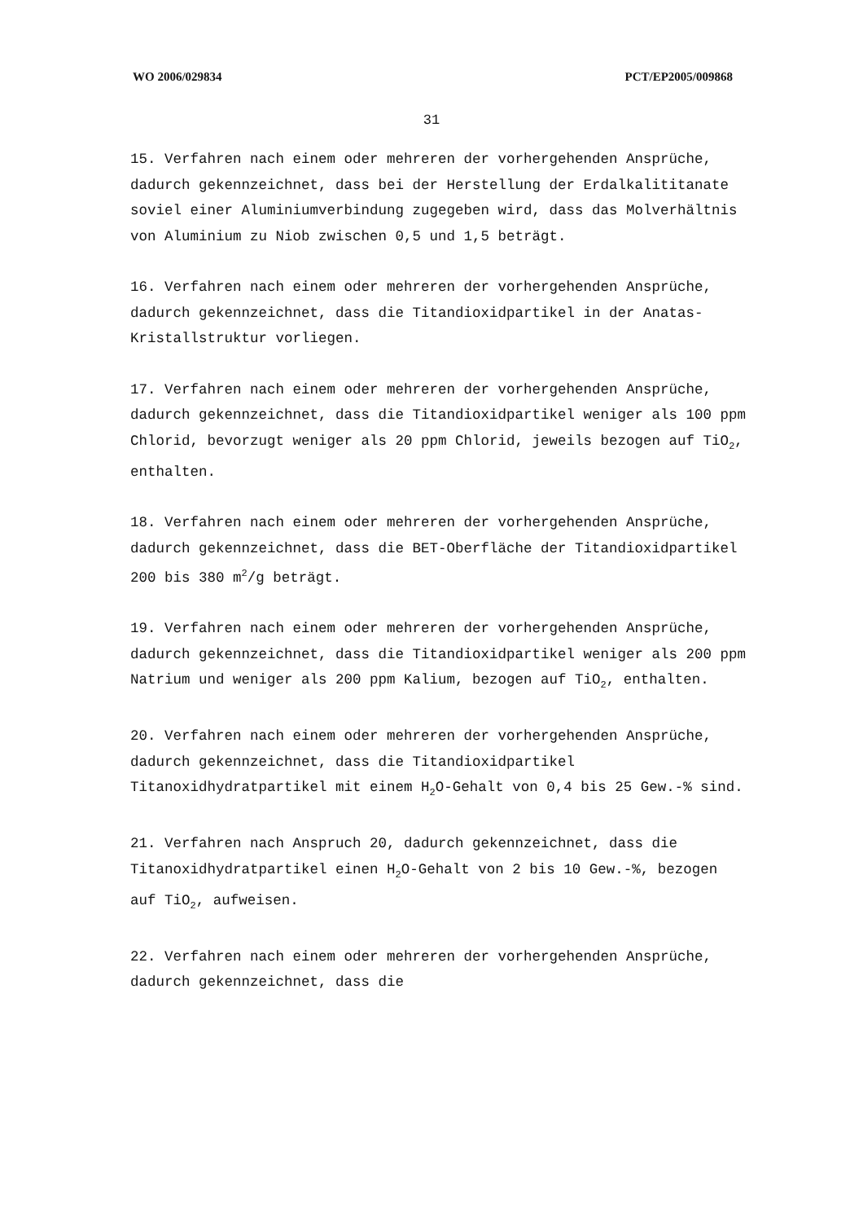WO 2006/029834 PCT/EP2005/009868
31
15. Verfahren nach einem oder mehreren der vorhergehenden Ansprüche, dadurch gekennzeichnet, dass bei der Herstellung der Erdalkalititanate soviel einer Aluminiumverbindung zugegeben wird, dass das Molverhältnis von Aluminium zu Niob zwischen 0,5 und 1,5 beträgt.
16. Verfahren nach einem oder mehreren der vorhergehenden Ansprüche, dadurch gekennzeichnet, dass die Titandioxidpartikel in der Anatas-Kristallstruktur vorliegen.
17. Verfahren nach einem oder mehreren der vorhergehenden Ansprüche, dadurch gekennzeichnet, dass die Titandioxidpartikel weniger als 100 ppm Chlorid, bevorzugt weniger als 20 ppm Chlorid, jeweils bezogen auf TiO<sub>2</sub>, enthalten.
18. Verfahren nach einem oder mehreren der vorhergehenden Ansprüche, dadurch gekennzeichnet, dass die BET-Oberfläche der Titandioxidpartikel 200 bis 380 m<sup>2</sup>/g beträgt.
19. Verfahren nach einem oder mehreren der vorhergehenden Ansprüche, dadurch gekennzeichnet, dass die Titandioxidpartikel weniger als 200 ppm Natrium und weniger als 200 ppm Kalium, bezogen auf TiO<sub>2</sub>, enthalten.
20. Verfahren nach einem oder mehreren der vorhergehenden Ansprüche, dadurch gekennzeichnet, dass die Titandioxidpartikel Titanoxidhydratpartikel mit einem H<sub>2</sub>O-Gehalt von 0,4 bis 25 Gew.-% sind.
21. Verfahren nach Anspruch 20, dadurch gekennzeichnet, dass die Titanoxidhydratpartikel einen H<sub>2</sub>O-Gehalt von 2 bis 10 Gew.-%, bezogen auf TiO<sub>2</sub>, aufweisen.
22. Verfahren nach einem oder mehreren der vorhergehenden Ansprüche, dadurch gekennzeichnet, dass die